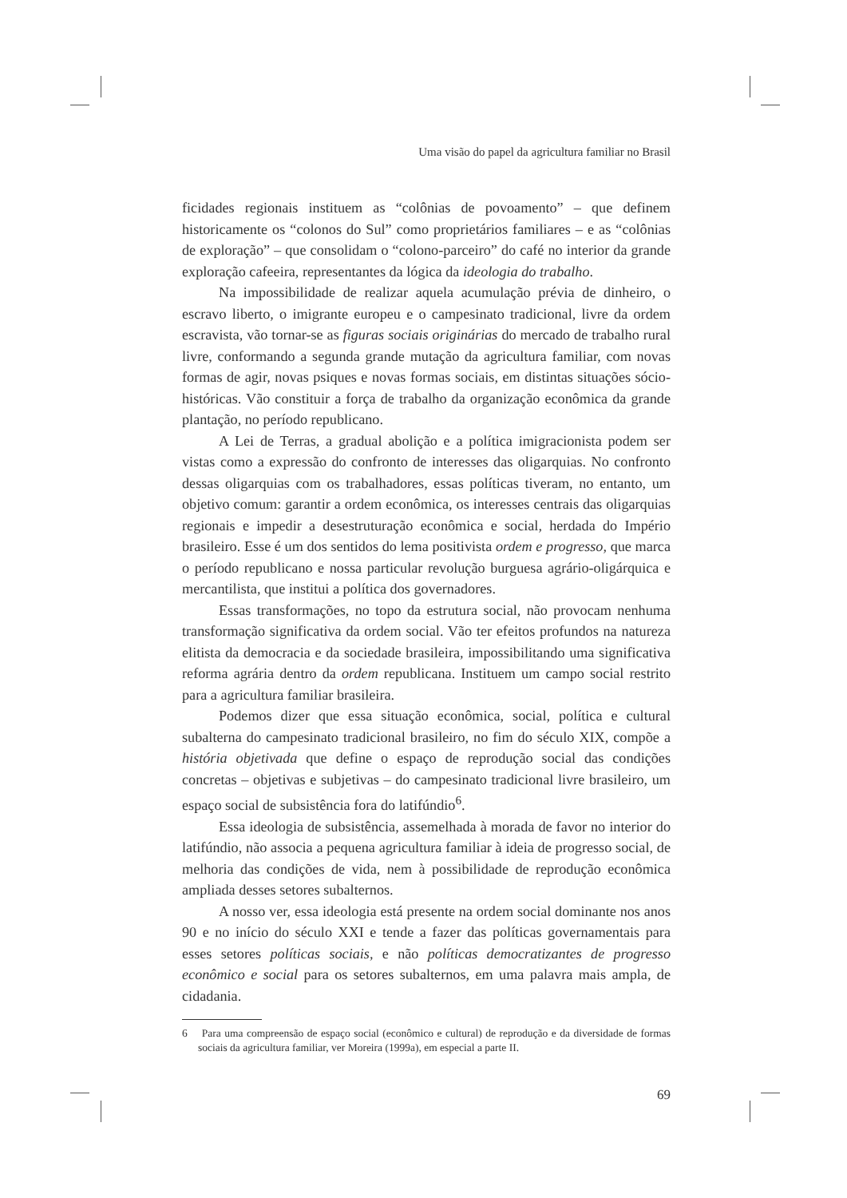Uma visão do papel da agricultura familiar no Brasil
ficidades regionais instituem as “colônias de povoamento” – que definem historicamente os “colonos do Sul” como proprietários familiares – e as “colônias de exploração” – que consolidam o “colono-parceiro” do café no interior da grande exploração cafeeira, representantes da lógica da ideologia do trabalho.
Na impossibilidade de realizar aquela acumulação prévia de dinheiro, o escravo liberto, o imigrante europeu e o campesinato tradicional, livre da ordem escravista, vão tornar-se as figuras sociais originárias do mercado de trabalho rural livre, conformando a segunda grande mutação da agricultura familiar, com novas formas de agir, novas psiques e novas formas sociais, em distintas situações sócio-históricas. Vão constituir a força de trabalho da organização econômica da grande plantação, no período republicano.
A Lei de Terras, a gradual abolição e a política imigracionista podem ser vistas como a expressão do confronto de interesses das oligarquias. No confronto dessas oligarquias com os trabalhadores, essas políticas tiveram, no entanto, um objetivo comum: garantir a ordem econômica, os interesses centrais das oligarquias regionais e impedir a desestruturação econômica e social, herdada do Império brasileiro. Esse é um dos sentidos do lema positivista ordem e progresso, que marca o período republicano e nossa particular revolução burguesa agrário-oligárquica e mercantilista, que institui a política dos governadores.
Essas transformações, no topo da estrutura social, não provocam nenhuma transformação significativa da ordem social. Vão ter efeitos profundos na natureza elitista da democracia e da sociedade brasileira, impossibilitando uma significativa reforma agrária dentro da ordem republicana. Instituem um campo social restrito para a agricultura familiar brasileira.
Podemos dizer que essa situação econômica, social, política e cultural subalterna do campesinato tradicional brasileiro, no fim do século XIX, compõe a história objetivada que define o espaço de reprodução social das condições concretas – objetivas e subjetivas – do campesinato tradicional livre brasileiro, um espaço social de subsistência fora do latifúndio<sup>6</sup>.
Essa ideologia de subsistência, assemelhada à morada de favor no interior do latifúndio, não associa a pequena agricultura familiar à ideia de progresso social, de melhoria das condições de vida, nem à possibilidade de reprodução econômica ampliada desses setores subalternos.
A nosso ver, essa ideologia está presente na ordem social dominante nos anos 90 e no início do século XXI e tende a fazer das políticas governamentais para esses setores políticas sociais, e não políticas democratizantes de progresso econômico e social para os setores subalternos, em uma palavra mais ampla, de cidadania.
6 Para uma compreensão de espaço social (econômico e cultural) de reprodução e da diversidade de formas sociais da agricultura familiar, ver Moreira (1999a), em especial a parte II.
69